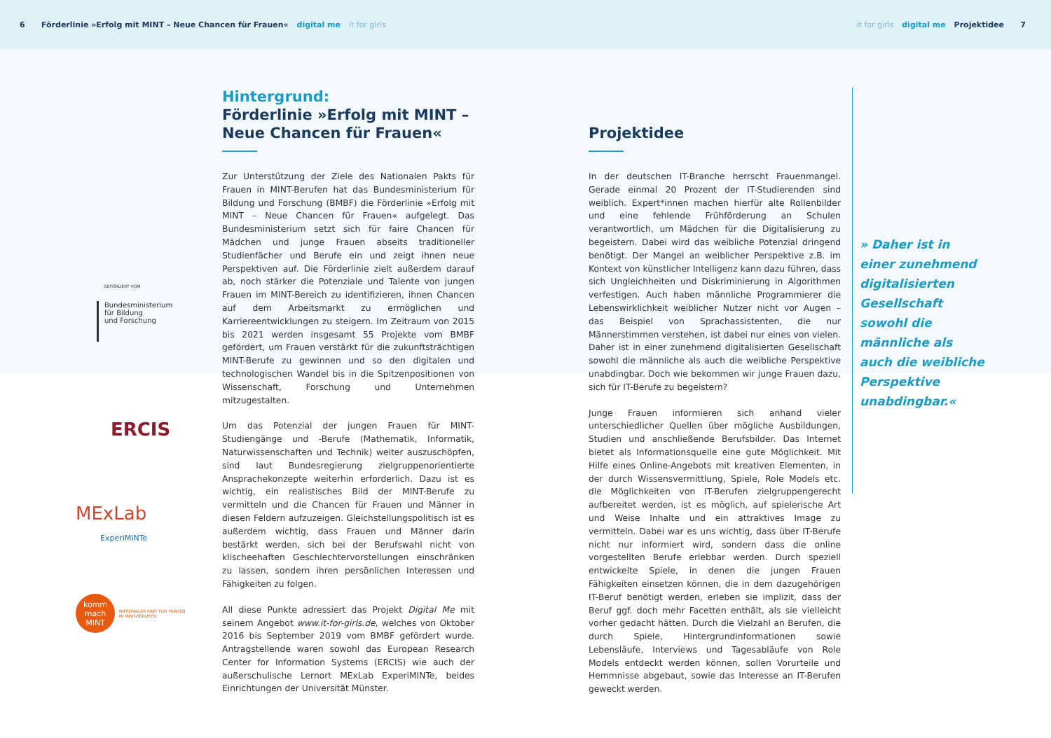6 Förderlinie »Erfolg mit MINT – Neue Chancen für Frauen« digital me it for girls
it for girls digital me Projektidee 7
GEFÖRDERT VOM
Bundesministerium
für Bildung
und Forschung
ERCIS
MExLab
ExperiMINTe
komm
mach MINT
NATIONALER PAKT FÜR FRAUEN
IN MINT-BERUFEN
Hintergrund:
Förderlinie »Erfolg mit MINT –
Neue Chancen für Frauen«
Zur Unterstützung der Ziele des Nationalen Pakts für Frauen in MINT-Berufen hat das Bundesministerium für Bildung und Forschung (BMBF) die Förderlinie »Erfolg mit MINT – Neue Chancen für Frauen« aufgelegt. Das Bundesministerium setzt sich für faire Chancen für Mädchen und junge Frauen abseits traditioneller Studienfächer und Berufe ein und zeigt ihnen neue Perspektiven auf. Die Förderlinie zielt außerdem darauf ab, noch stärker die Potenziale und Talente von jungen Frauen im MINT-Bereich zu identifizieren, ihnen Chancen auf dem Arbeitsmarkt zu ermöglichen und Karriereentwicklungen zu steigern. Im Zeitraum von 2015 bis 2021 werden insgesamt 55 Projekte vom BMBF gefördert, um Frauen verstärkt für die zukunftsträchtigen MINT-Berufe zu gewinnen und so den digitalen und technologischen Wandel bis in die Spitzenpositionen von Wissenschaft, Forschung und Unternehmen mitzugestalten.
Um das Potenzial der jungen Frauen für MINT-Studiengänge und -Berufe (Mathematik, Informatik, Naturwissenschaften und Technik) weiter auszuschöpfen, sind laut Bundesregierung zielgruppenorientierte Ansprachekonzepte weiterhin erforderlich. Dazu ist es wichtig, ein realistisches Bild der MINT-Berufe zu vermitteln und die Chancen für Frauen und Männer in diesen Feldern aufzuzeigen. Gleichstellungspolitisch ist es außerdem wichtig, dass Frauen und Männer darin bestärkt werden, sich bei der Berufswahl nicht von klischeehaften Geschlechtervorstellungen einschränken zu lassen, sondern ihren persönlichen Interessen und Fähigkeiten zu folgen.
All diese Punkte adressiert das Projekt Digital Me mit seinem Angebot www.it-for-girls.de, welches von Oktober 2016 bis September 2019 vom BMBF gefördert wurde. Antragstellende waren sowohl das European Research Center for Information Systems (ERCIS) wie auch der außerschulische Lernort MExLab ExperiMINTe, beides Einrichtungen der Universität Münster.
Projektidee
In der deutschen IT-Branche herrscht Frauenmangel. Gerade einmal 20 Prozent der IT-Studierenden sind weiblich. Expert*innen machen hierfür alte Rollenbilder und eine fehlende Frühförderung an Schulen verantwortlich, um Mädchen für die Digitalisierung zu begeistern. Dabei wird das weibliche Potenzial dringend benötigt. Der Mangel an weiblicher Perspektive z.B. im Kontext von künstlicher Intelligenz kann dazu führen, dass sich Ungleichheiten und Diskriminierung in Algorithmen verfestigen. Auch haben männliche Programmierer die Lebenswirklichkeit weiblicher Nutzer nicht vor Augen – das Beispiel von Sprachassistenten, die nur Männerstimmen verstehen, ist dabei nur eines von vielen. Daher ist in einer zunehmend digitalisierten Gesellschaft sowohl die männliche als auch die weibliche Perspektive unabdingbar. Doch wie bekommen wir junge Frauen dazu, sich für IT-Berufe zu begeistern?
Junge Frauen informieren sich anhand vieler unterschiedlicher Quellen über mögliche Ausbildungen, Studien und anschließende Berufsbilder. Das Internet bietet als Informationsquelle eine gute Möglichkeit. Mit Hilfe eines Online-Angebots mit kreativen Elementen, in der durch Wissensvermittlung, Spiele, Role Models etc. die Möglichkeiten von IT-Berufen zielgruppengerecht aufbereitet werden, ist es möglich, auf spielerische Art und Weise Inhalte und ein attraktives Image zu vermitteln. Dabei war es uns wichtig, dass über IT-Berufe nicht nur informiert wird, sondern dass die online vorgestellten Berufe erlebbar werden. Durch speziell entwickelte Spiele, in denen die jungen Frauen Fähigkeiten einsetzen können, die in dem dazugehörigen IT-Beruf benötigt werden, erleben sie implizit, dass der Beruf ggf. doch mehr Facetten enthält, als sie vielleicht vorher gedacht hätten. Durch die Vielzahl an Berufen, die durch Spiele, Hintergrundinformationen sowie Lebensläufe, Interviews und Tagesabläufe von Role Models entdeckt werden können, sollen Vorurteile und Hemmnisse abgebaut, sowie das Interesse an IT-Berufen geweckt werden.
» Daher ist in einer zunehmend digitalisierten Gesellschaft sowohl die männliche als auch die weibliche Perspektive unabdingbar.«